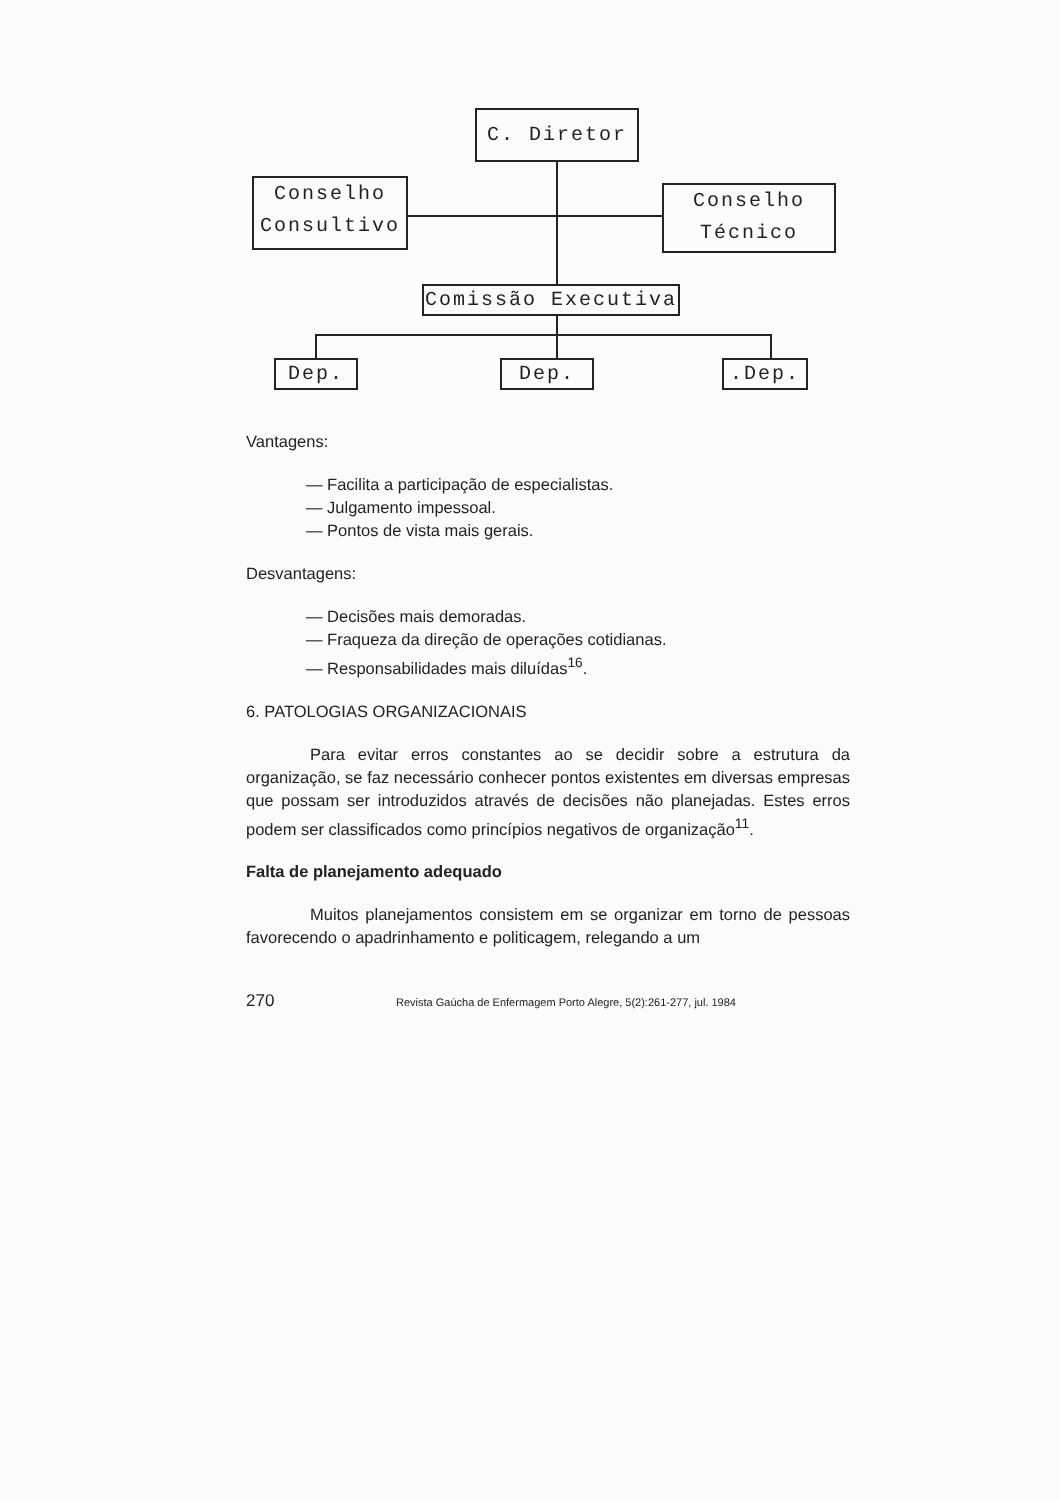C. Diretor
Conselho
Consultivo
Conselho
Técnico
Comissão Executiva
Dep. Dep. .Dep.
Vantagens:
— Facilita a participação de especialistas.
— Julgamento impessoal.
— Pontos de vista mais gerais.
Desvantagens:
— Decisões mais demoradas.
— Fraqueza da direção de operações cotidianas.
— Responsabilidades mais diluídas<sup>16</sup>.
6. PATOLOGIAS ORGANIZACIONAIS
Para evitar erros constantes ao se decidir sobre a estrutura da organização, se faz necessário conhecer pontos existentes em diversas empresas que possam ser introduzidos através de decisões não planejadas. Estes erros podem ser classificados como princípios negativos de organização<sup>11</sup>.
Falta de planejamento adequado
Muitos planejamentos consistem em se organizar em torno de pessoas favorecendo o apadrinhamento e politicagem, relegando a um
270 Revista Gaúcha de Enfermagem Porto Alegre, 5(2):261-277, jul. 1984